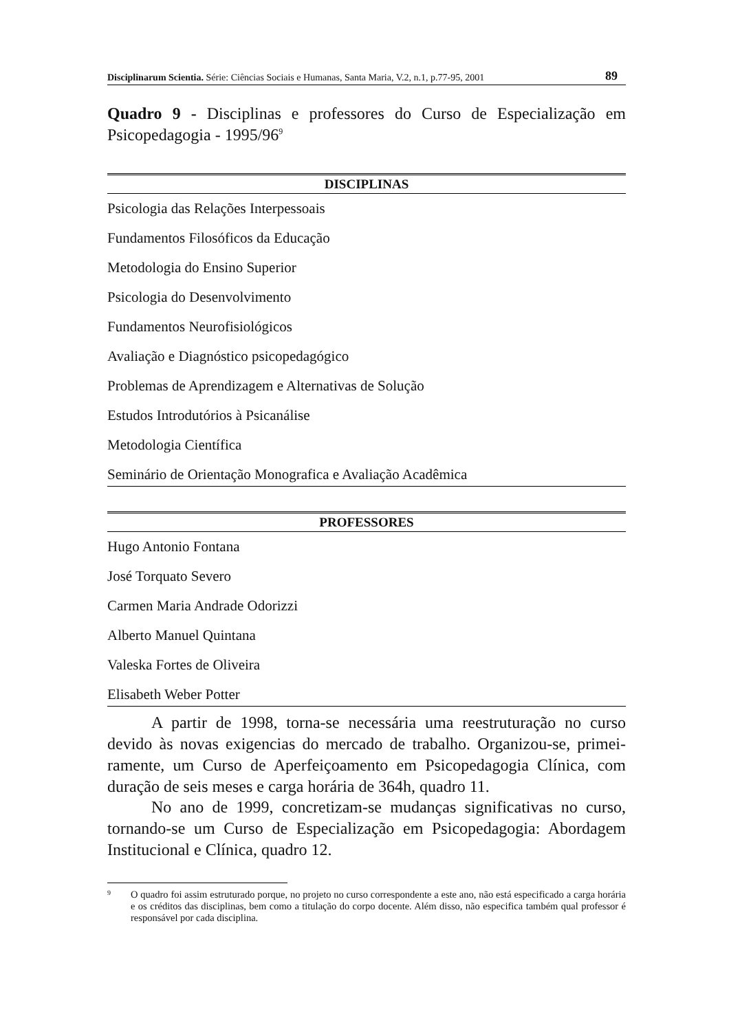Disciplinarum Scientia. Série: Ciências Sociais e Humanas, Santa Maria, V.2, n.1, p.77-95, 2001 89
Quadro 9 - Disciplinas e professores do Curso de Especialização em Psicopedagogia - 1995/96<sup>9</sup>
| DISCIPLINAS |
| --- |
| Psicologia das Relações Interpessoais |
| Fundamentos Filosóficos da Educação |
| Metodologia do Ensino Superior |
| Psicologia do Desenvolvimento |
| Fundamentos Neurofisiológicos |
| Avaliação e Diagnóstico psicopedagógico |
| Problemas de Aprendizagem e Alternativas de Solução |
| Estudos Introdutórios à Psicanálise |
| Metodologia Científica |
| Seminário de Orientação Monografica e Avaliação Acadêmica |
| PROFESSORES |
| --- |
| Hugo Antonio Fontana |
| José Torquato Severo |
| Carmen Maria Andrade Odorizzi |
| Alberto Manuel Quintana |
| Valeska Fortes de Oliveira |
| Elisabeth Weber Potter |
A partir de 1998, torna-se necessária uma reestruturação no curso devido às novas exigencias do mercado de trabalho. Organizou-se, primei-ramente, um Curso de Aperfeiçoamento em Psicopedagogia Clínica, com duração de seis meses e carga horária de 364h, quadro 11.
No ano de 1999, concretizam-se mudanças significativas no curso, tornando-se um Curso de Especialização em Psicopedagogia: Abordagem Institucional e Clínica, quadro 12.
9 O quadro foi assim estruturado porque, no projeto no curso correspondente a este ano, não está especificado a carga horária e os créditos das disciplinas, bem como a titulação do corpo docente. Além disso, não especifica também qual professor é responsável por cada disciplina.